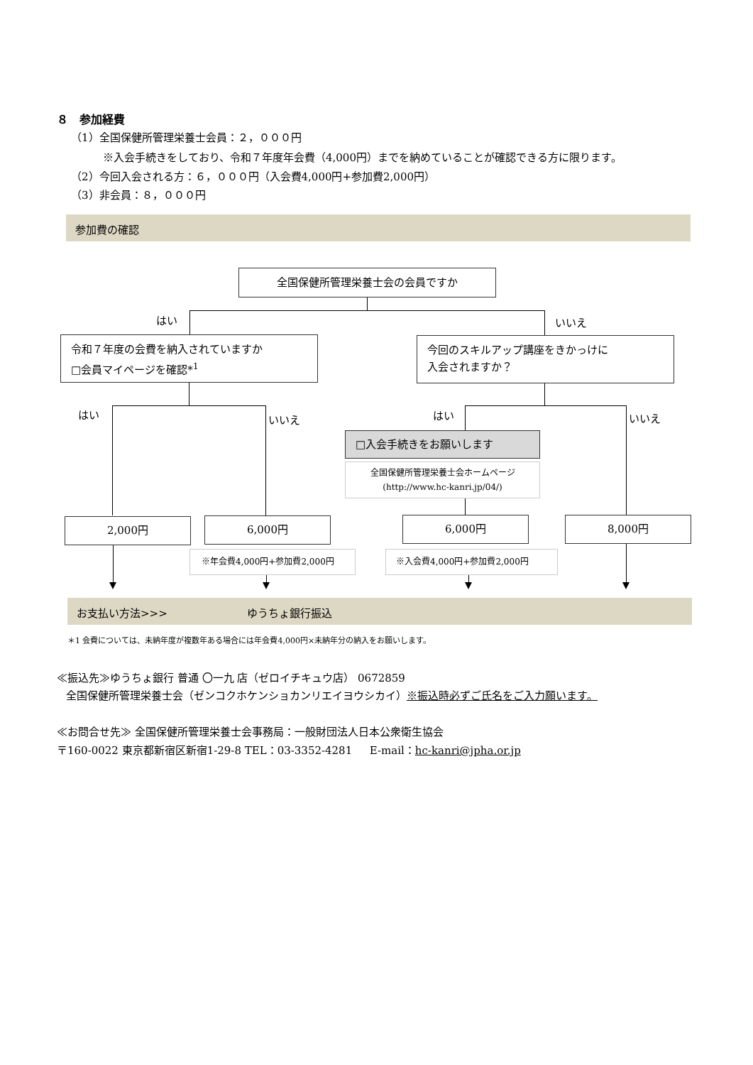８　参加経費
（1）全国保健所管理栄養士会員：２，０００円
※入会手続きをしており、令和７年度年会費（4,000円）までを納めていることが確認できる方に限ります。
（2）今回入会される方：６，０００円（入会費4,000円+参加費2,000円）
（3）非会員：８，０００円
参加費の確認
全国保健所管理栄養士会の会員ですか
はい いいえ
令和７年度の会費を納入されていますか
□会員マイページを確認*<sup>1</sup>
今回のスキルアップ講座をきかっけに
入会されますか？
はい いいえ はい いいえ
□入会手続きをお願いします
全国保健所管理栄養士会ホームページ
(http://www.hc-kanri.jp/04/)
2,000円 6,000円 6,000円 8,000円
※年会費4,000円+参加費2,000円 ※入会費4,000円+参加費2,000円
お支払い方法>>> ゆうちょ銀行振込
＊1 会費については、未納年度が複数年ある場合には年会費4,000円×未納年分の納入をお願いします。
≪振込先≫ゆうちょ銀行 普通 〇一九 店（ゼロイチキュウ店） 0672859
全国保健所管理栄養士会（ゼンコクホケンショカンリエイヨウシカイ）※振込時必ずご氏名をご入力願います。
≪お問合せ先≫ 全国保健所管理栄養士会事務局：一般財団法人日本公衆衛生協会
〒160-0022 東京都新宿区新宿1-29-8 TEL：03-3352-4281 　 E-mail：hc-kanri@jpha.or.jp